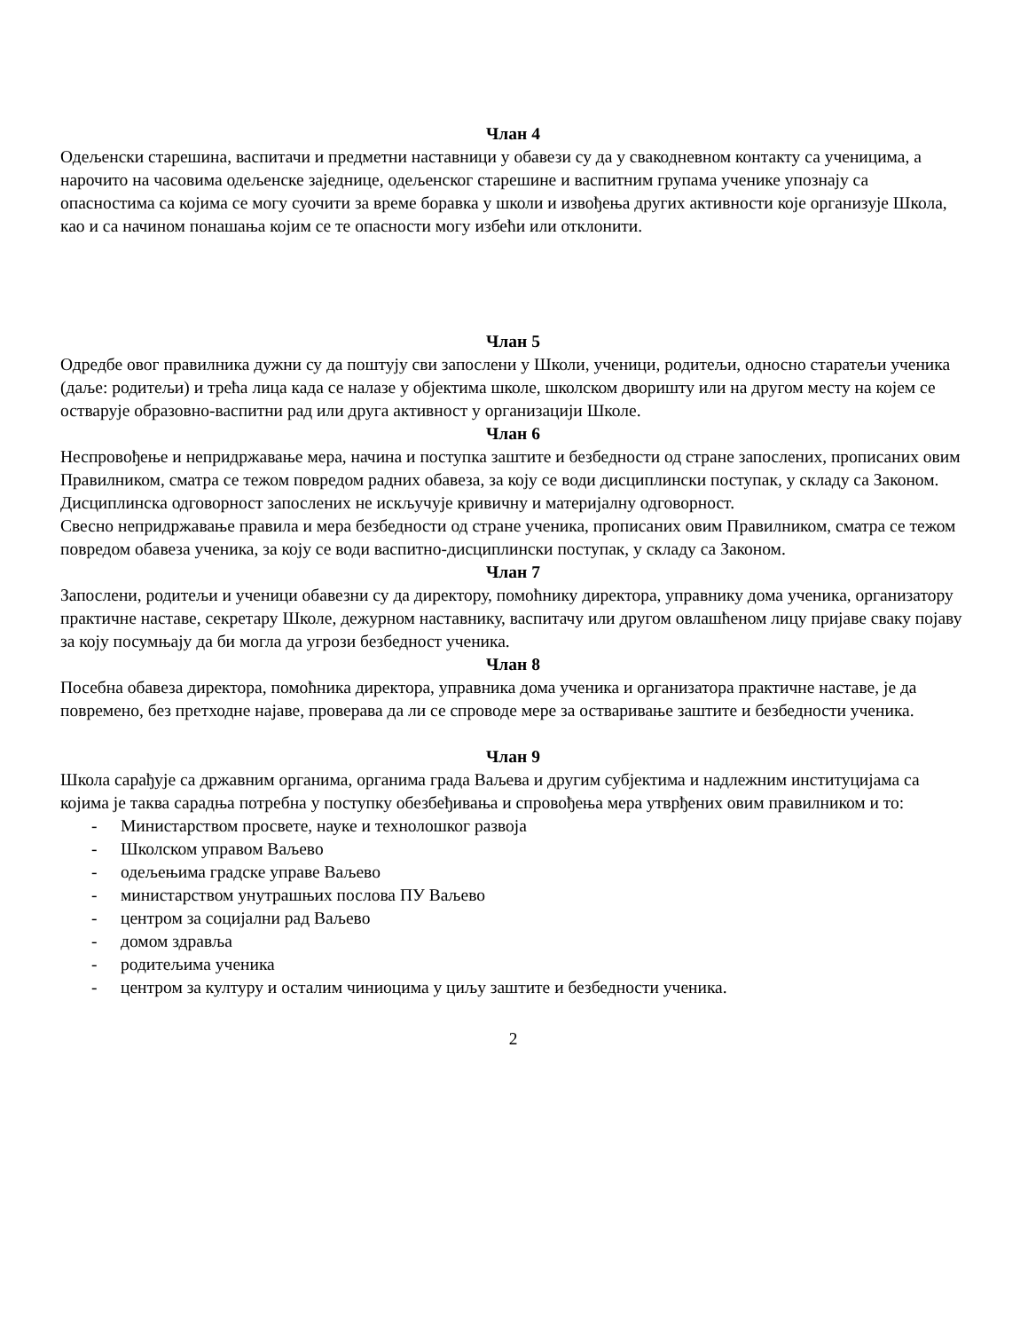Члан 4
Одељенски старешина, васпитачи и предметни наставници у обавези су да у свакодневном контакту са ученицима, а нарочито на часовима одељенске заједнице, одељенског старешине и васпитним групама ученике упознају са опасностима са којима се могу суочити за време боравка у школи и извођења других активности које организује Школа, као и са начином понашања којим се те опасности могу избећи или отклонити.
Члан 5
Одредбе овог правилника дужни су да поштују сви запослени у Школи, ученици, родитељи, односно старатељи ученика (даље: родитељи) и трећа лица када се налазе у објектима школе, школском дворишту или на другом месту на којем се остварује образовно-васпитни рад или друга активност у организацији Школе.
Члан 6
Неспровођење и непридржавање мера, начина и поступка заштите и безбедности од стране запослених, прописаних овим Правилником, сматра се тежом повредом радних обавеза, за коју се води дисциплински поступак, у складу са Законом. Дисциплинска одговорност запослених не искључује кривичну и материјалну одговорност.
Свесно непридржавање правила и мера безбедности од стране ученика, прописаних овим Правилником, сматра се тежом повредом обавеза ученика, за коју се води васпитно-дисциплински поступак, у складу са Законом.
Члан 7
Запослени, родитељи и ученици обавезни су да директору, помоћнику директора, управнику дома ученика, организатору практичне наставе, секретару Школе, дежурном наставнику, васпитачу или другом овлашћеном лицу пријаве сваку појаву за коју посумњају да би могла да угрози безбедност ученика.
Члан 8
Посебна обавеза директора, помоћника директора, управника дома ученика и организатора практичне наставе, је да повремено, без претходне најаве, проверава да ли се спроводе мере за остваривање заштите и безбедности ученика.
Члан 9
Школа сарађује са државним органима, органима града Ваљева и другим субјектима и надлежним институцијама са којима је таква сарадња потребна у поступку обезбеђивања и спровођења мера утврђених овим правилником и то:
- Министарством просвете, науке и технолошког развоја
- Школском управом Ваљево
- одељењима градске управе Ваљево
- министарством унутрашњих послова ПУ Ваљево
- центром за социјални рад Ваљево
- домом здравља
- родитељима ученика
- центром за културу и осталим чиниоцима у циљу заштите и безбедности ученика.
2